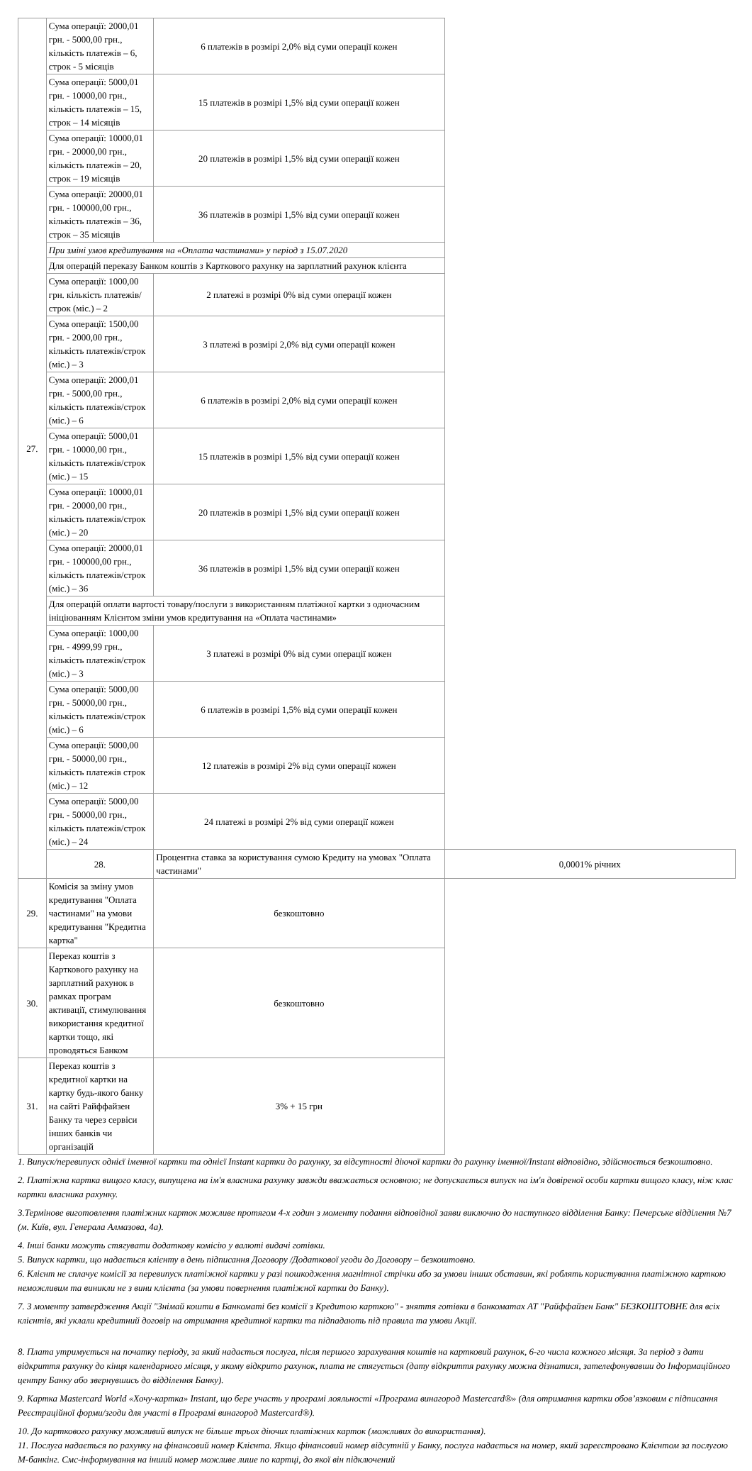| 27. | Сума операції: 2000,01 грн. - 5000,00 грн., кількість платежів – 6, строк - 5 місяців | 6 платежів в розмірі 2,0% від суми операції кожен | |
| | Сума операції: 5000,01 грн. - 10000,00 грн., кількість платежів – 15, строк – 14 місяців | 15 платежів в розмірі 1,5% від суми операції кожен | |
| | Сума операції: 10000,01 грн. - 20000,00 грн., кількість платежів – 20, строк – 19 місяців | 20 платежів в розмірі 1,5% від суми операції кожен | |
| | Сума операції: 20000,01 грн. - 100000,00 грн., кількість платежів – 36, строк – 35 місяців | 36 платежів в розмірі 1,5% від суми операції кожен | |
| | При зміні умов кредитування на «Оплата частинами» у період з 15.07.2020 | | |
| | Для операцій переказу Банком коштів з Карткового рахунку на зарплатний рахунок клієнта | | |
| | Сума операції: 1000,00 грн. кількість платежів/строк (міс.) – 2 | 2 платежі в розмірі 0% від суми операції кожен | |
| | Сума операції: 1500,00 грн. - 2000,00 грн., кількість платежів/строк (міс.) – 3 | 3 платежі в розмірі 2,0% від суми операції кожен | |
| | Сума операції: 2000,01 грн. - 5000,00 грн., кількість платежів/строк (міс.) – 6 | 6 платежів в розмірі 2,0% від суми операції кожен | |
| | Сума операції: 5000,01 грн. - 10000,00 грн., кількість платежів/строк (міс.) – 15 | 15 платежів в розмірі 1,5% від суми операції кожен | |
| | Сума операції: 10000,01 грн. - 20000,00 грн., кількість платежів/строк (міс.) – 20 | 20 платежів в розмірі 1,5% від суми операції кожен | |
| | Сума операції: 20000,01 грн. - 100000,00 грн., кількість платежів/строк (міс.) – 36 | 36 платежів в розмірі 1,5% від суми операції кожен | |
| | Для операцій оплати вартості товару/послуги з використанням платіжної картки з одночасним ініціюванням Клієнтом зміни умов кредитування на «Оплата частинами» | | |
| | Сума операції: 1000,00 грн. - 4999,99 грн., кількість платежів/строк (міс.) – 3 | 3 платежі в розмірі 0% від суми операції кожен | |
| | Сума операції: 5000,00 грн. - 50000,00 грн., кількість платежів/строк (міс.) – 6 | 6 платежів в розмірі 1,5% від суми операції кожен | |
| | Сума операції: 5000,00 грн. - 50000,00 грн., кількість платежів строк (міс.) – 12 | 12 платежів в розмірі 2% від суми операції кожен | |
| | Сума операції: 5000,00 грн. - 50000,00 грн., кількість платежів/строк (міс.) – 24 | 24 платежі в розмірі 2% від суми операції кожен | |
| | 28. | Процентна ставка за користування сумою Кредиту на умовах "Оплата частинами" | 0,0001% річних |
| 29. | Комісія за зміну умов кредитування "Оплата частинами" на умови кредитування "Кредитна картка" | безкоштовно | |
| 30. | Переказ коштів з Карткового рахунку на зарплатний рахунок в рамках програм активації, стимулювання використання кредитної картки тощо, які проводяться Банком | безкоштовно | |
| 31. | Переказ коштів з кредитної картки на картку будь-якого банку на сайті Райффайзен Банку та через сервіси інших банків чи організацій | 3% + 15 грн | |
1. Випуск/перевипуск однієї іменної картки та однієї Instant картки до рахунку, за відсутності діючої картки до рахунку іменної/Instant відповідно, здійснюється безкоштовно.
2. Платіжна картка вищого класу, випущена на ім'я власника рахунку завжди вважається основною; не допускається випуск на ім'я довіреної особи картки вищого класу, ніж клас картки власника рахунку.
3.Термінове виготовлення платіжних карток можливе протягом 4-х годин з моменту подання відповідної заяви виключно до наступного відділення Банку: Печерське відділення №7 (м. Київ, вул. Генерала Алмазова, 4а).
4. Інші банки можуть стягувати додаткову комісію у валюті видачі готівки.
5. Випуск картки, що надається клієнту в день підписання Договору /Додаткової угоди до Договору – безкоштовно.
6. Клієнт не сплачує комісії за перевипуск платіжної картки у разі пошкодження магнітної стрічки або за умови інших обставин, які роблять користування платіжною карткою неможливим та виникли не з вини клієнта (за умови повернення платіжної картки до Банку).
7. З моменту затвердження Акції "Знімай кошти в Банкоматі без комісії з Кредитою карткою" - зняття готівки в банкоматах АТ "Райффайзен Банк" БЕЗКОШТОВНЕ для всіх клієнтів, які уклали кредитний договір на отримання кредитної картки та підпадають під правила та умови Акції.
8. Плата утримується на початку періоду, за який надається послуга, після першого зарахування коштів на картковий рахунок, 6-го числа кожного місяця. За період з дати відкриття рахунку до кінця календарного місяця, у якому відкрито рахунок, плата не стягується (дату відкриття рахунку можна дізнатися, зателефонувавши до Інформаційного центру Банку або звернувшись до відділення Банку).
9. Картка Mastercard World «Хочу-картка» Instant, що бере участь у програмі лояльності «Програма винагород Mastercard®» (для отримання картки обов’язковим є підписання Реєстраційної форми/згоди для участі в Програмі винагород Mastercard®).
10. До карткового рахунку можливий випуск не більше трьох діючих платіжних карток (можливих до використання).
11. Послуга надається по рахунку на фінансовий номер Клієнта. Якщо фінансовий номер відсутній у Банку, послуга надається на номер, який зареєстровано Клієнтом за послугою М-банкінг. Смс-інформування на інший номер можливе лише по картці, до якої він підключений